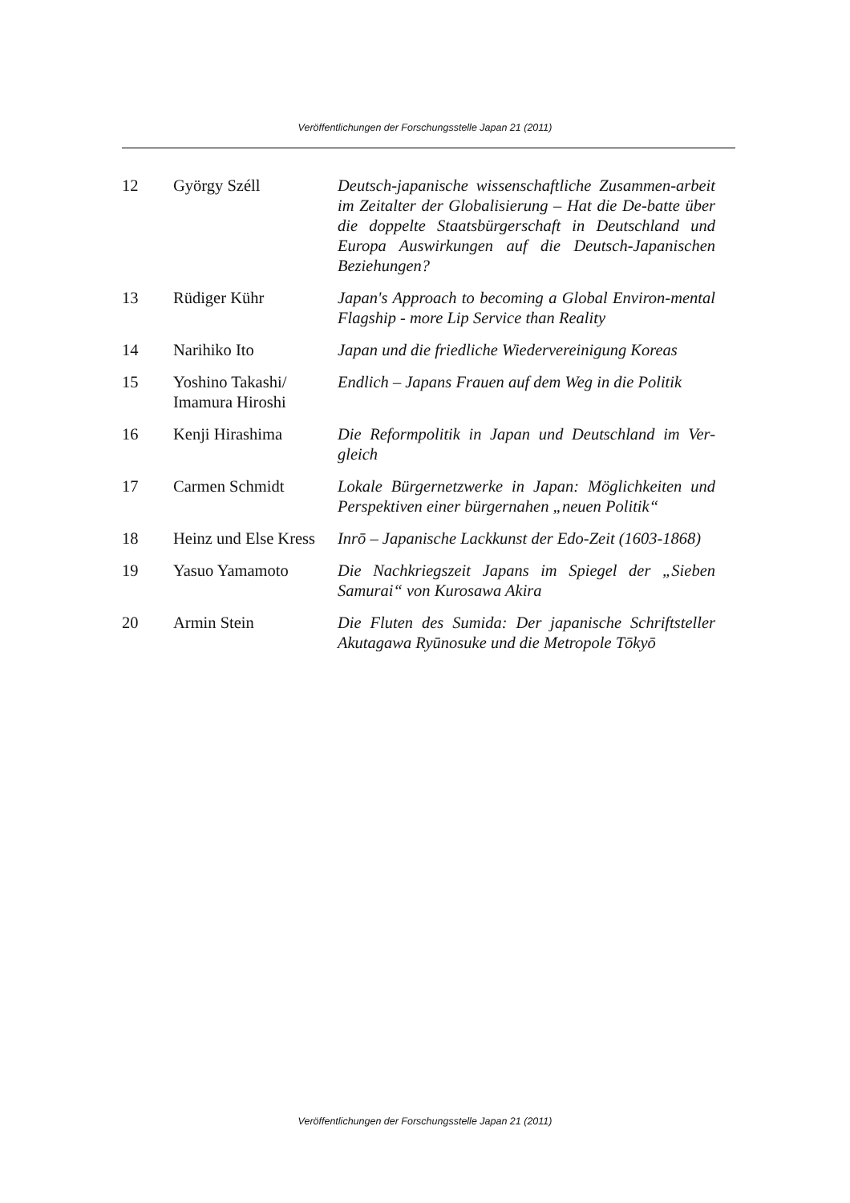Veröffentlichungen der Forschungsstelle Japan 21 (2011)
| 12 | György Széll | Deutsch-japanische wissenschaftliche Zusammen-arbeit im Zeitalter der Globalisierung – Hat die De-batte über die doppelte Staatsbürgerschaft in Deutschland und Europa Auswirkungen auf die Deutsch-Japanischen Beziehungen? |
| 13 | Rüdiger Kühr | Japan's Approach to becoming a Global Environ-mental Flagship - more Lip Service than Reality |
| 14 | Narihiko Ito | Japan und die friedliche Wiedervereinigung Koreas |
| 15 | Yoshino Takashi/ Imamura Hiroshi | Endlich – Japans Frauen auf dem Weg in die Politik |
| 16 | Kenji Hirashima | Die Reformpolitik in Japan und Deutschland im Ver-gleich |
| 17 | Carmen Schmidt | Lokale Bürgernetzwerke in Japan: Möglichkeiten und Perspektiven einer bürgernahen „neuen Politik“ |
| 18 | Heinz und Else Kress | Inrō – Japanische Lackkunst der Edo-Zeit (1603-1868) |
| 19 | Yasuo Yamamoto | Die Nachkriegszeit Japans im Spiegel der „Sieben Samurai“ von Kurosawa Akira |
| 20 | Armin Stein | Die Fluten des Sumida: Der japanische Schriftsteller Akutagawa Ryūnosuke und die Metropole Tōkyō |
Veröffentlichungen der Forschungsstelle Japan 21 (2011)